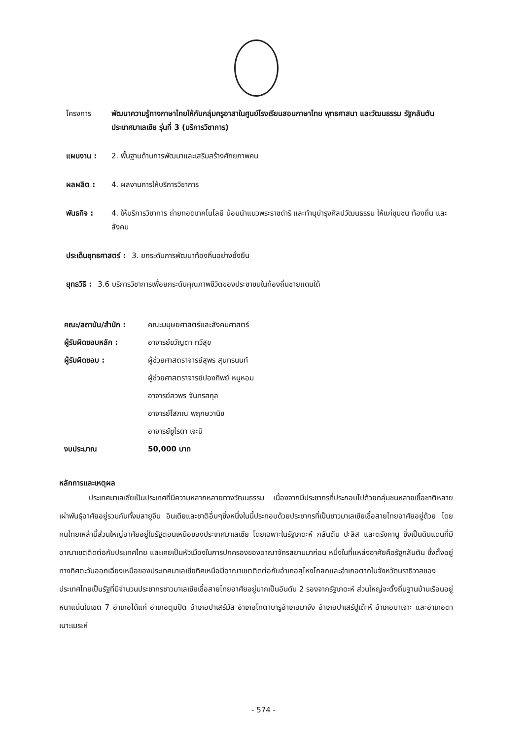โครงการ พัฒนาความรู้ทางภาษาไทยให้กับกลุ่มครูอาสาในศูนย์โรงเรียนสอนภาษาไทย พุทธศาสนา และวัฒนธรรม รัฐกลันตัน ประเทศมาเลเซีย รุ่นที่ 3 (บริการวิชาการ)
แผนงาน : 2. พื้นฐานด้านการพัฒนาและเสริมสร้างศักยภาพคน
ผลผลิต : 4. ผลงานการให้บริการวิชาการ
พันธกิจ : 4. ให้บริการวิชาการ ถ่ายทอดเทคโนโลยี น้อมนำแนวพระราชดำริ และทำนุบำรุงศิลปวัฒนธรรม ให้แก่ชุมชน ท้องถิ่น และสังคม
ประเด็นยุทธศาสตร์ : 3. ยกระดับการพัฒนาท้องถิ่นอย่างยั่งยืน
ยุทธวิธี : 3.6 บริการวิชาการเพื่อยกระดับคุณภาพชีวิตของประชาชนในท้องถิ่นชายแดนใต้
คณะ/สถาบัน/สำนัก :
คณะมนุษยศาสตร์และสังคมศาสตร์
ผู้รับผิดชอบหลัก :
อาจารย์ขวัญตา ทวีสุข
ผู้รับผิดชอบ :
ผู้ช่วยศาสตราจารย์สุพร สุนทรนนท์
ผู้ช่วยศาสตราจารย์ปองทิพย์ หนูหอม
อาจารย์สวพร จันทรสกุล
อาจารย์โสภณ พฤกษวานิช
อาจารย์ซูไรดา เจะนิ
งบประมาณ
50,000 บาท
หลักการและเหตุผล
    ประเทศมาเลเซียเป็นประเทศที่มีความหลากหลายทางวัฒนธรรม เนื่องจากมีประชากรที่ประกอบไปด้วยกลุ่มชนหลายเชื้อชาติหลายเผ่าพันธุ์อาศัยอยู่รวมกันทั้งมลายูจีน อินเดียและชาติอื่นๆซึ่งหนึ่งในนี้ประกอบด้วยประชากรที่เป็นชาวมาเลเซียเชื้อสายไทยอาศัยอยู่ด้วย โดยคนไทยเหล่านี้ส่วนใหญ่อาศัยอยู่ในรัฐตอนเหนือของประเทศมาเลเซีย โดยเฉพาะในรัฐเกดะห์ กลันตัน ปะลิส และตรังกานู ซึ่งเป็นดินแดนที่มีอาณาเขตติดต่อกับประเทศไทย และเคยเป็นหัวเมืองในการปกครองของอาณาจักรสยามมาก่อน หนึ่งในที่แหล่งอาศัยคือรัฐกลันตัน ซึ่งตั้งอยู่ทางทิศตะวันออกเฉียงเหนือของประเทศมาเลเซียทิศเหนือมีอาณาเขตติดต่อกับอำเภอสุไหงโกลกและอำเภอตากใบจังหวัดนราธิวาสของประเทศไทยเป็นรัฐที่มีจำนวนประชากรชาวมาเลเซียเชื้อสายไทยอาศัยอยู่มากเป็นอันดับ 2 รองจากรัฐเกดะห์ ส่วนใหญ่จะตั้งถิ่นฐานบ้านเรือนอยู่หนาแน่นในเขต 7 อำเภอได้แก่ อำเภอตุมปัต อำเภอปาเสร์มัส อำเภอโกตาบารูอำเภอมาจัง อำเภอปาเสร์ปูเต๊ะห์ อำเภอบาเจาะ และอำเภอตาเนาะเมระห์
- 574 -